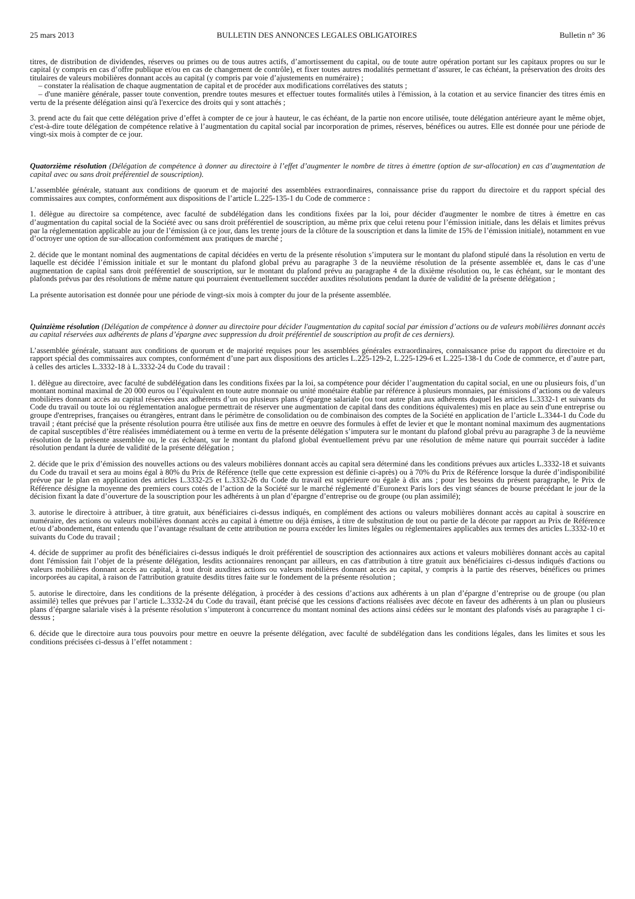25 mars 2013 BULLETIN DES ANNONCES LEGALES OBLIGATOIRES Bulletin n° 36
titres, de distribution de dividendes, réserves ou primes ou de tous autres actifs, d’amortissement du capital, ou de toute autre opération portant sur les capitaux propres ou sur le capital (y compris en cas d’offre publique et/ou en cas de changement de contrôle), et fixer toutes autres modalités permettant d’assurer, le cas échéant, la préservation des droits des titulaires de valeurs mobilières donnant accès au capital (y compris par voie d’ajustements en numéraire) ;
– constater la réalisation de chaque augmentation de capital et de procéder aux modifications corrélatives des statuts ;
– d'une manière générale, passer toute convention, prendre toutes mesures et effectuer toutes formalités utiles à l'émission, à la cotation et au service financier des titres émis en vertu de la présente délégation ainsi qu'à l'exercice des droits qui y sont attachés ;
3. prend acte du fait que cette délégation prive d’effet à compter de ce jour à hauteur, le cas échéant, de la partie non encore utilisée, toute délégation antérieure ayant le même objet, c'est-à-dire toute délégation de compétence relative à l’augmentation du capital social par incorporation de primes, réserves, bénéfices ou autres. Elle est donnée pour une période de vingt-six mois à compter de ce jour.
Quatorzième résolution (Délégation de compétence à donner au directoire à l’effet d’augmenter le nombre de titres à émettre (option de sur-allocation) en cas d’augmentation de capital avec ou sans droit préférentiel de souscription).
L’assemblée générale, statuant aux conditions de quorum et de majorité des assemblées extraordinaires, connaissance prise du rapport du directoire et du rapport spécial des commissaires aux comptes, conformément aux dispositions de l’article L.225-135-1 du Code de commerce :
1. délègue au directoire sa compétence, avec faculté de subdélégation dans les conditions fixées par la loi, pour décider d'augmenter le nombre de titres à émettre en cas d’augmentation du capital social de la Société avec ou sans droit préférentiel de souscription, au même prix que celui retenu pour l’émission initiale, dans les délais et limites prévus par la réglementation applicable au jour de l’émission (à ce jour, dans les trente jours de la clôture de la souscription et dans la limite de 15% de l’émission initiale), notamment en vue d’octroyer une option de sur-allocation conformément aux pratiques de marché ;
2. décide que le montant nominal des augmentations de capital décidées en vertu de la présente résolution s’imputera sur le montant du plafond stipulé dans la résolution en vertu de laquelle est décidée l’émission initiale et sur le montant du plafond global prévu au paragraphe 3 de la neuvième résolution de la présente assemblée et, dans le cas d’une augmentation de capital sans droit préférentiel de souscription, sur le montant du plafond prévu au paragraphe 4 de la dixième résolution ou, le cas échéant, sur le montant des plafonds prévus par des résolutions de même nature qui pourraient éventuellement succéder auxdites résolutions pendant la durée de validité de la présente délégation ;
La présente autorisation est donnée pour une période de vingt-six mois à compter du jour de la présente assemblée.
Quinzième résolution (Délégation de compétence à donner au directoire pour décider l'augmentation du capital social par émission d’actions ou de valeurs mobilières donnant accès au capital réservées aux adhérents de plans d’épargne avec suppression du droit préférentiel de souscription au profit de ces derniers).
L’assemblée générale, statuant aux conditions de quorum et de majorité requises pour les assemblées générales extraordinaires, connaissance prise du rapport du directoire et du rapport spécial des commissaires aux comptes, conformément d’une part aux dispositions des articles L.225-129-2, L.225-129-6 et L.225-138-1 du Code de commerce, et d’autre part, à celles des articles L.3332-18 à L.3332-24 du Code du travail :
1. délègue au directoire, avec faculté de subdélégation dans les conditions fixées par la loi, sa compétence pour décider l’augmentation du capital social, en une ou plusieurs fois, d’un montant nominal maximal de 20 000 euros ou l’équivalent en toute autre monnaie ou unité monétaire établie par référence à plusieurs monnaies, par émissions d’actions ou de valeurs mobilières donnant accès au capital réservées aux adhérents d’un ou plusieurs plans d’épargne salariale (ou tout autre plan aux adhérents duquel les articles L.3332-1 et suivants du Code du travail ou toute loi ou réglementation analogue permettrait de réserver une augmentation de capital dans des conditions équivalentes) mis en place au sein d'une entreprise ou groupe d'entreprises, françaises ou étrangères, entrant dans le périmètre de consolidation ou de combinaison des comptes de la Société en application de l’article L.3344-1 du Code du travail ; étant précisé que la présente résolution pourra être utilisée aux fins de mettre en oeuvre des formules à effet de levier et que le montant nominal maximum des augmentations de capital susceptibles d’être réalisées immédiatement ou à terme en vertu de la présente délégation s’imputera sur le montant du plafond global prévu au paragraphe 3 de la neuvième résolution de la présente assemblée ou, le cas échéant, sur le montant du plafond global éventuellement prévu par une résolution de même nature qui pourrait succéder à ladite résolution pendant la durée de validité de la présente délégation ;
2. décide que le prix d’émission des nouvelles actions ou des valeurs mobilières donnant accès au capital sera déterminé dans les conditions prévues aux articles L.3332-18 et suivants du Code du travail et sera au moins égal à 80% du Prix de Référence (telle que cette expression est définie ci-après) ou à 70% du Prix de Référence lorsque la durée d’indisponibilité prévue par le plan en application des articles L.3332-25 et L.3332-26 du Code du travail est supérieure ou égale à dix ans ; pour les besoins du présent paragraphe, le Prix de Référence désigne la moyenne des premiers cours cotés de l’action de la Société sur le marché réglementé d’Euronext Paris lors des vingt séances de bourse précédant le jour de la décision fixant la date d’ouverture de la souscription pour les adhérents à un plan d’épargne d’entreprise ou de groupe (ou plan assimilé);
3. autorise le directoire à attribuer, à titre gratuit, aux bénéficiaires ci-dessus indiqués, en complément des actions ou valeurs mobilières donnant accès au capital à souscrire en numéraire, des actions ou valeurs mobilières donnant accès au capital à émettre ou déjà émises, à titre de substitution de tout ou partie de la décote par rapport au Prix de Référence et/ou d’abondement, étant entendu que l’avantage résultant de cette attribution ne pourra excéder les limites légales ou réglementaires applicables aux termes des articles L.3332-10 et suivants du Code du travail ;
4. décide de supprimer au profit des bénéficiaires ci-dessus indiqués le droit préférentiel de souscription des actionnaires aux actions et valeurs mobilières donnant accès au capital dont l'émission fait l’objet de la présente délégation, lesdits actionnaires renonçant par ailleurs, en cas d'attribution à titre gratuit aux bénéficiaires ci-dessus indiqués d'actions ou valeurs mobilières donnant accès au capital, à tout droit auxdites actions ou valeurs mobilières donnant accès au capital, y compris à la partie des réserves, bénéfices ou primes incorporées au capital, à raison de l'attribution gratuite desdits titres faite sur le fondement de la présente résolution ;
5. autorise le directoire, dans les conditions de la présente délégation, à procéder à des cessions d’actions aux adhérents à un plan d’épargne d’entreprise ou de groupe (ou plan assimilé) telles que prévues par l’article L.3332-24 du Code du travail, étant précisé que les cessions d'actions réalisées avec décote en faveur des adhérents à un plan ou plusieurs plans d’épargne salariale visés à la présente résolution s’imputeront à concurrence du montant nominal des actions ainsi cédées sur le montant des plafonds visés au paragraphe 1 ci-dessus ;
6. décide que le directoire aura tous pouvoirs pour mettre en oeuvre la présente délégation, avec faculté de subdélégation dans les conditions légales, dans les limites et sous les conditions précisées ci-dessus à l’effet notamment :